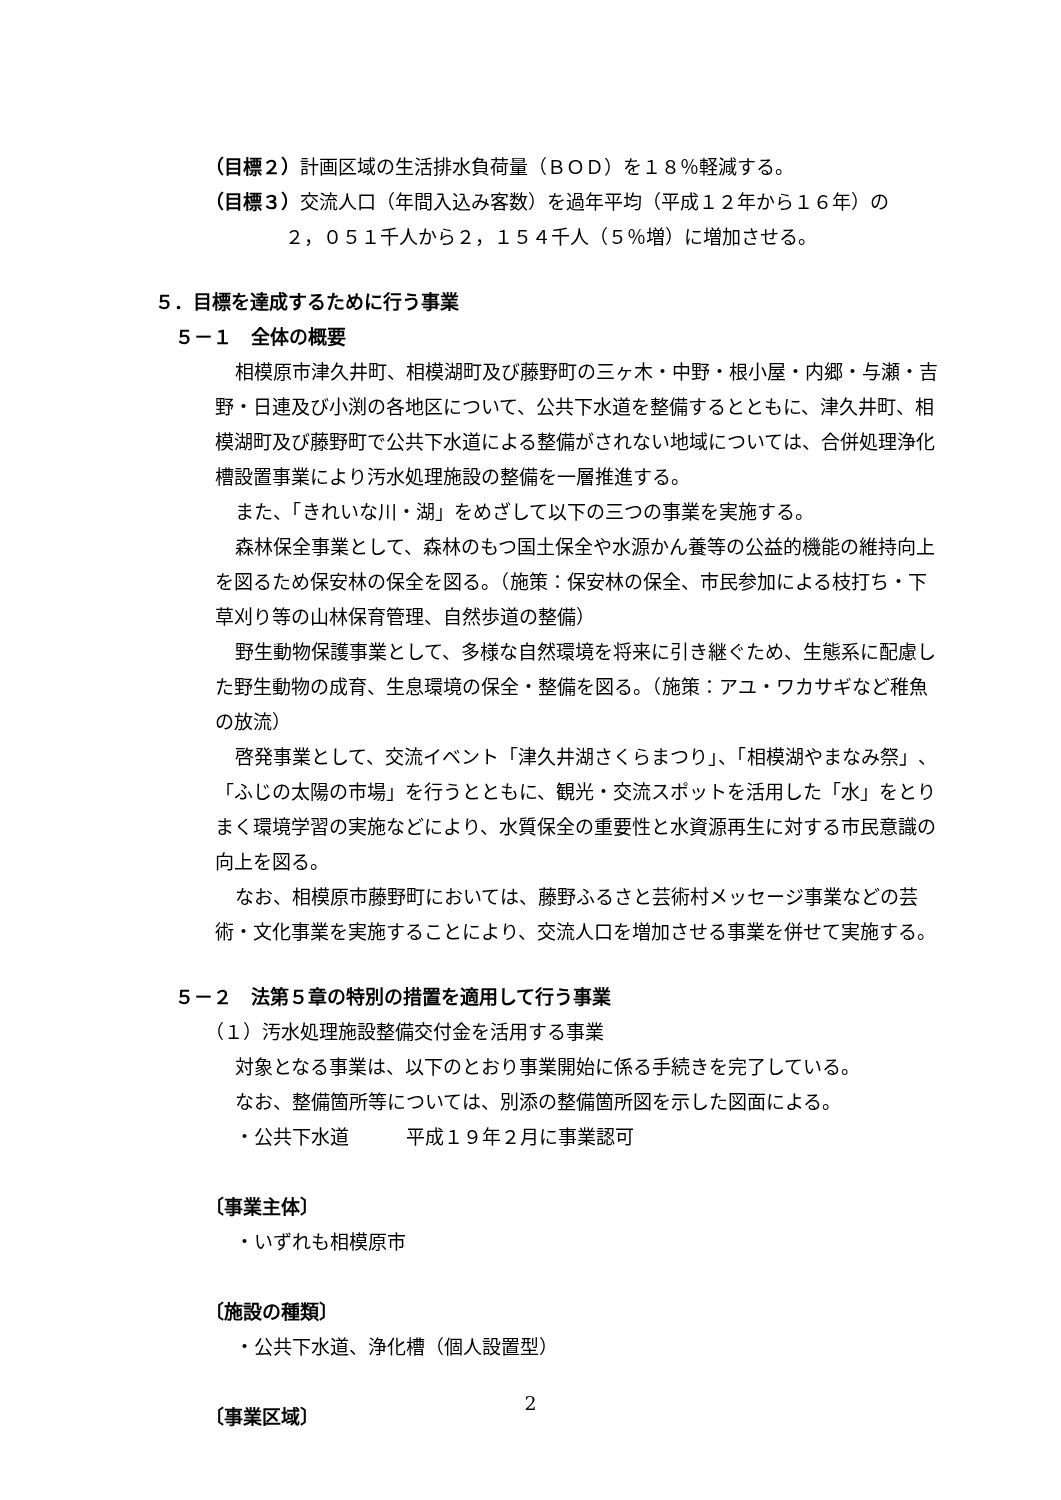（目標２）計画区域の生活排水負荷量（ＢＯＤ）を１８％軽減する。
（目標３）交流人口（年間入込み客数）を過年平均（平成１２年から１６年）の
２，０５１千人から２，１５４千人（５％増）に増加させる。
５．目標を達成するために行う事業
５－１　全体の概要
相模原市津久井町、相模湖町及び藤野町の三ヶ木・中野・根小屋・内郷・与瀬・吉野・日連及び小渕の各地区について、公共下水道を整備するとともに、津久井町、相模湖町及び藤野町で公共下水道による整備がされない地域については、合併処理浄化槽設置事業により汚水処理施設の整備を一層推進する。
また、「きれいな川・湖」をめざして以下の三つの事業を実施する。
森林保全事業として、森林のもつ国土保全や水源かん養等の公益的機能の維持向上を図るため保安林の保全を図る。（施策：保安林の保全、市民参加による枝打ち・下草刈り等の山林保育管理、自然歩道の整備）
野生動物保護事業として、多様な自然環境を将来に引き継ぐため、生態系に配慮した野生動物の成育、生息環境の保全・整備を図る。（施策：アユ・ワカサギなど稚魚の放流）
啓発事業として、交流イベント「津久井湖さくらまつり」、「相模湖やまなみ祭」、「ふじの太陽の市場」を行うとともに、観光・交流スポットを活用した「水」をとりまく環境学習の実施などにより、水質保全の重要性と水資源再生に対する市民意識の向上を図る。
なお、相模原市藤野町においては、藤野ふるさと芸術村メッセージ事業などの芸術・文化事業を実施することにより、交流人口を増加させる事業を併せて実施する。
５－２　法第５章の特別の措置を適用して行う事業
（１）汚水処理施設整備交付金を活用する事業
対象となる事業は、以下のとおり事業開始に係る手続きを完了している。
なお、整備箇所等については、別添の整備箇所図を示した図面による。
・公共下水道　　　平成１９年２月に事業認可
〔事業主体〕
・いずれも相模原市
〔施設の種類〕
・公共下水道、浄化槽（個人設置型）
〔事業区域〕
2